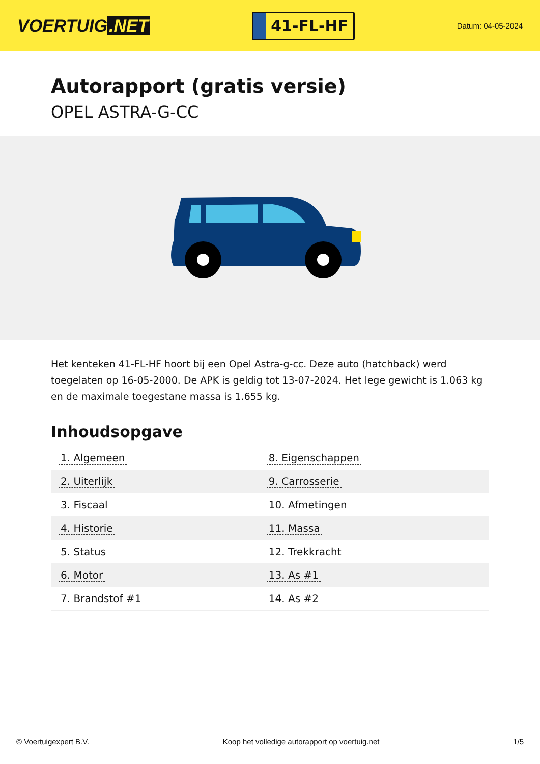VOERTUIG.NET
41-FL-HF
Datum: 04-05-2024
Autorapport (gratis versie)
OPEL ASTRA-G-CC
Het kenteken 41-FL-HF hoort bij een Opel Astra-g-cc. Deze auto (hatchback) werd toegelaten op 16-05-2000. De APK is geldig tot 13-07-2024. Het lege gewicht is 1.063 kg en de maximale toegestane massa is 1.655 kg.
Inhoudsopgave
| 1. Algemeen | 8. Eigenschappen |
| 2. Uiterlijk | 9. Carrosserie |
| 3. Fiscaal | 10. Afmetingen |
| 4. Historie | 11. Massa |
| 5. Status | 12. Trekkracht |
| 6. Motor | 13. As #1 |
| 7. Brandstof #1 | 14. As #2 |
© Voertuigexpert B.V. Koop het volledige autorapport op voertuig.net
1/5